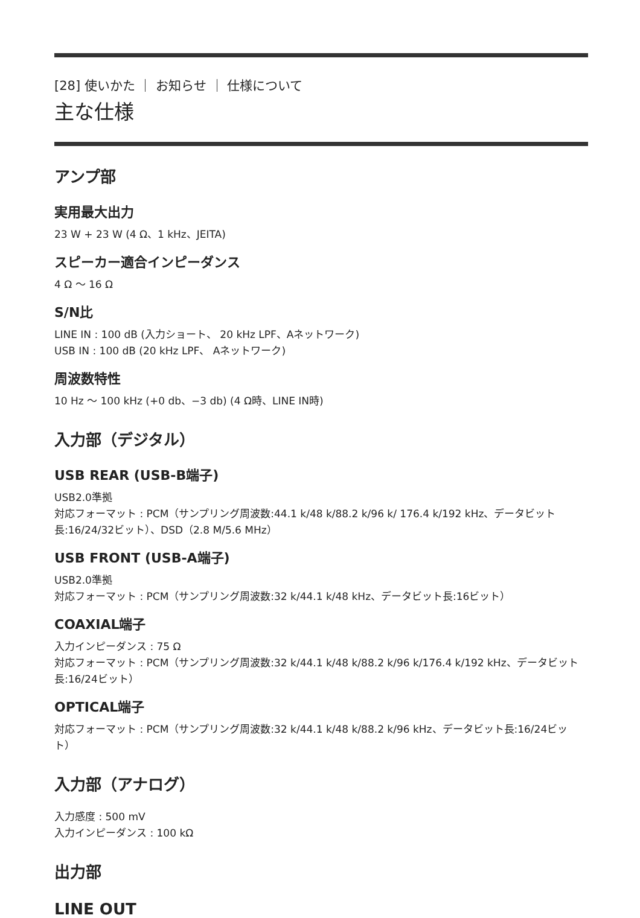[28] 使いかた ｜ お知らせ ｜ 仕様について
主な仕様
アンプ部
実用最大出力
23 W + 23 W (4 Ω、1 kHz、JEITA)
スピーカー適合インピーダンス
4 Ω ～ 16 Ω
S/N比
LINE IN : 100 dB (入力ショート、 20 kHz LPF、Aネットワーク)
USB IN : 100 dB (20 kHz LPF、 Aネットワーク)
周波数特性
10 Hz ～ 100 kHz (+0 db、−3 db) (4 Ω時、LINE IN時)
入力部（デジタル）
USB REAR (USB-B端子)
USB2.0準拠
対応フォーマット : PCM（サンプリング周波数:44.1 k/48 k/88.2 k/96 k/ 176.4 k/192 kHz、データビット長:16/24/32ビット）、DSD（2.8 M/5.6 MHz）
USB FRONT (USB-A端子)
USB2.0準拠
対応フォーマット : PCM（サンプリング周波数:32 k/44.1 k/48 kHz、データビット長:16ビット）
COAXIAL端子
入力インピーダンス : 75 Ω
対応フォーマット : PCM（サンプリング周波数:32 k/44.1 k/48 k/88.2 k/96 k/176.4 k/192 kHz、データビット長:16/24ビット）
OPTICAL端子
対応フォーマット : PCM（サンプリング周波数:32 k/44.1 k/48 k/88.2 k/96 kHz、データビット長:16/24ビット）
入力部（アナログ）
入力感度 : 500 mV
入力インピーダンス : 100 kΩ
出力部
LINE OUT